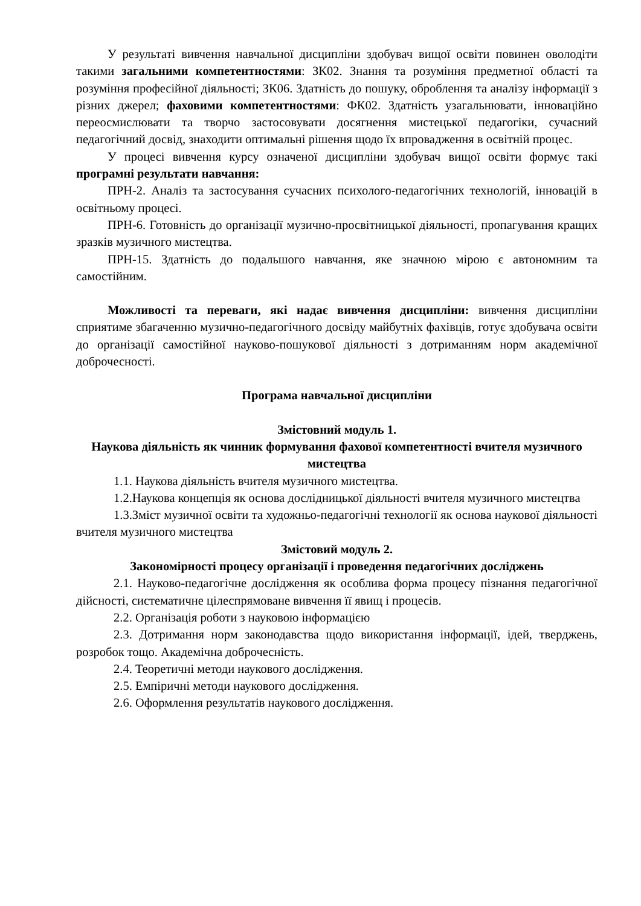У результаті вивчення навчальної дисципліни здобувач вищої освіти повинен оволодіти такими загальними компетентностями: ЗК02. Знання та розуміння предметної області та розуміння професійної діяльності; ЗК06. Здатність до пошуку, оброблення та аналізу інформації з різних джерел; фаховими компетентностями: ФК02. Здатність узагальнювати, інноваційно переосмислювати та творчо застосовувати досягнення мистецької педагогіки, сучасний педагогічний досвід, знаходити оптимальні рішення щодо їх впровадження в освітній процес.
У процесі вивчення курсу означеної дисципліни здобувач вищої освіти формує такі програмні результати навчання:
ПРН-2. Аналіз та застосування сучасних психолого-педагогічних технологій, інновацій в освітньому процесі.
ПРН-6. Готовність до організації музично-просвітницької діяльності, пропагування кращих зразків музичного мистецтва.
ПРН-15. Здатність до подальшого навчання, яке значною мірою є автономним та самостійним.
Можливості та переваги, які надає вивчення дисципліни: вивчення дисципліни сприятиме збагаченню музично-педагогічного досвіду майбутніх фахівців, готує здобувача освіти до організації самостійної науково-пошукової діяльності з дотриманням норм академічної доброчесності.
Програма навчальної дисципліни
Змістовний модуль 1.
Наукова діяльність як чинник формування фахової компетентності вчителя музичного мистецтва
1.1. Наукова діяльність вчителя музичного мистецтва.
1.2.Наукова концепція як основа дослідницької діяльності вчителя музичного мистецтва
1.3.Зміст музичної освіти та художньо-педагогічні технології як основа наукової діяльності вчителя музичного мистецтва
Змістовий модуль 2.
Закономірності процесу організації і проведення педагогічних досліджень
2.1. Науково-педагогічне дослідження як особлива форма процесу пізнання педагогічної дійсності, систематичне цілеспрямоване вивчення її явищ і процесів.
2.2. Організація роботи з науковою інформацією
2.3. Дотримання норм законодавства щодо використання інформації, ідей, тверджень, розробок тощо. Академічна доброчесність.
2.4. Теоретичні методи наукового дослідження.
2.5. Емпіричні методи наукового дослідження.
2.6. Оформлення результатів наукового дослідження.